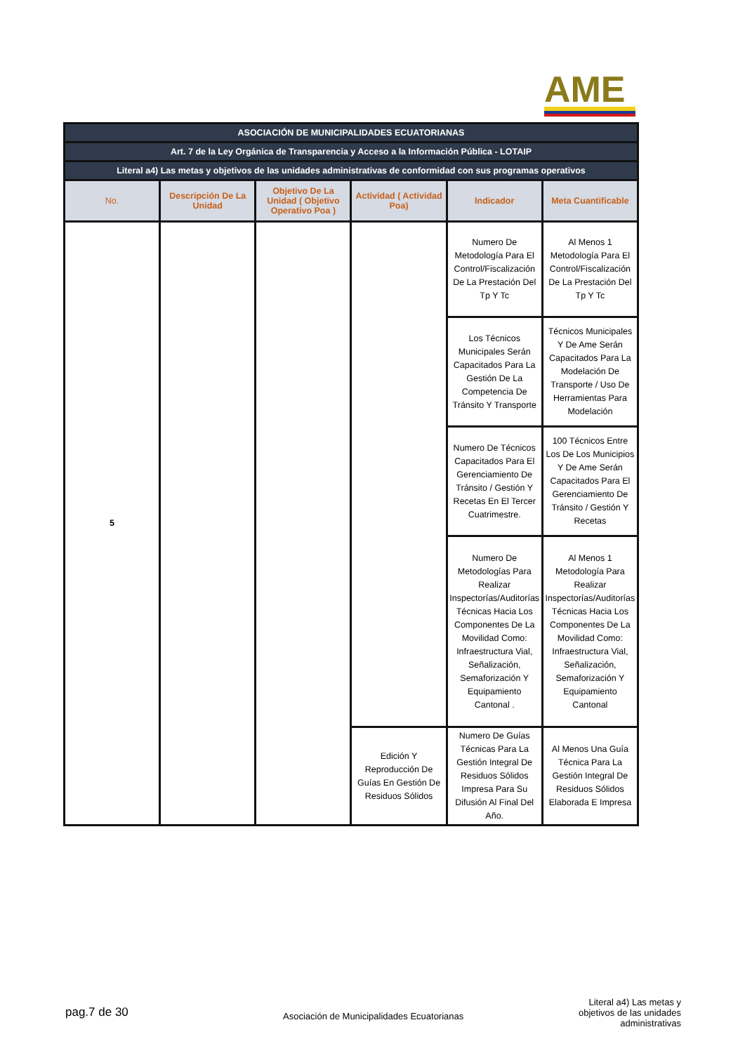AME
| ASOCIACIÓN DE MUNICIPALIDADES ECUATORIANAS | | | | | |
| Art. 7 de la Ley Orgánica de Transparencia y Acceso a la Información Pública - LOTAIP | | | | | |
| Literal a4) Las metas y objetivos de las unidades administrativas de conformidad con sus programas operativos | | | | | |
| No. | Descripción De La Unidad | Objetivo De La Unidad ( Objetivo Operativo Poa ) | Actividad ( Actividad Poa) | Indicador | Meta Cuantificable |
| 5 | | | | Numero De Metodología Para El Control/Fiscalización De La Prestación Del Tp Y Tc | Al Menos 1 Metodología Para El Control/Fiscalización De La Prestación Del Tp Y Tc |
| | | | | Los Técnicos Municipales Serán Capacitados Para La Gestión De La Competencia De Tránsito Y Transporte | Técnicos Municipales Y De Ame Serán Capacitados Para La Modelación De Transporte / Uso De Herramientas Para Modelación |
| | | | | Numero De Técnicos Capacitados Para El Gerenciamiento De Tránsito / Gestión Y Recetas En El Tercer Cuatrimestre. | 100 Técnicos Entre Los De Los Municipios Y De Ame Serán Capacitados Para El Gerenciamiento De Tránsito / Gestión Y Recetas |
| | | | | Numero De Metodologías Para Realizar Inspectorías/Auditorías Técnicas Hacia Los Componentes De La Movilidad Como: Infraestructura Vial, Señalización, Semaforización Y Equipamiento Cantonal . | Al Menos 1 Metodología Para Realizar Inspectorías/Auditorías Técnicas Hacia Los Componentes De La Movilidad Como: Infraestructura Vial, Señalización, Semaforización Y Equipamiento Cantonal |
| | | | Edición Y Reproducción De Guías En Gestión De Residuos Sólidos | Numero De Guías Técnicas Para La Gestión Integral De Residuos Sólidos Impresa Para Su Difusión Al Final Del Año. | Al Menos Una Guía Técnica Para La Gestión Integral De Residuos Sólidos Elaborada E Impresa |
pag.7 de 30
Asociación de Municipalidades Ecuatorianas
Literal a4) Las metas y objetivos de las unidades administrativas